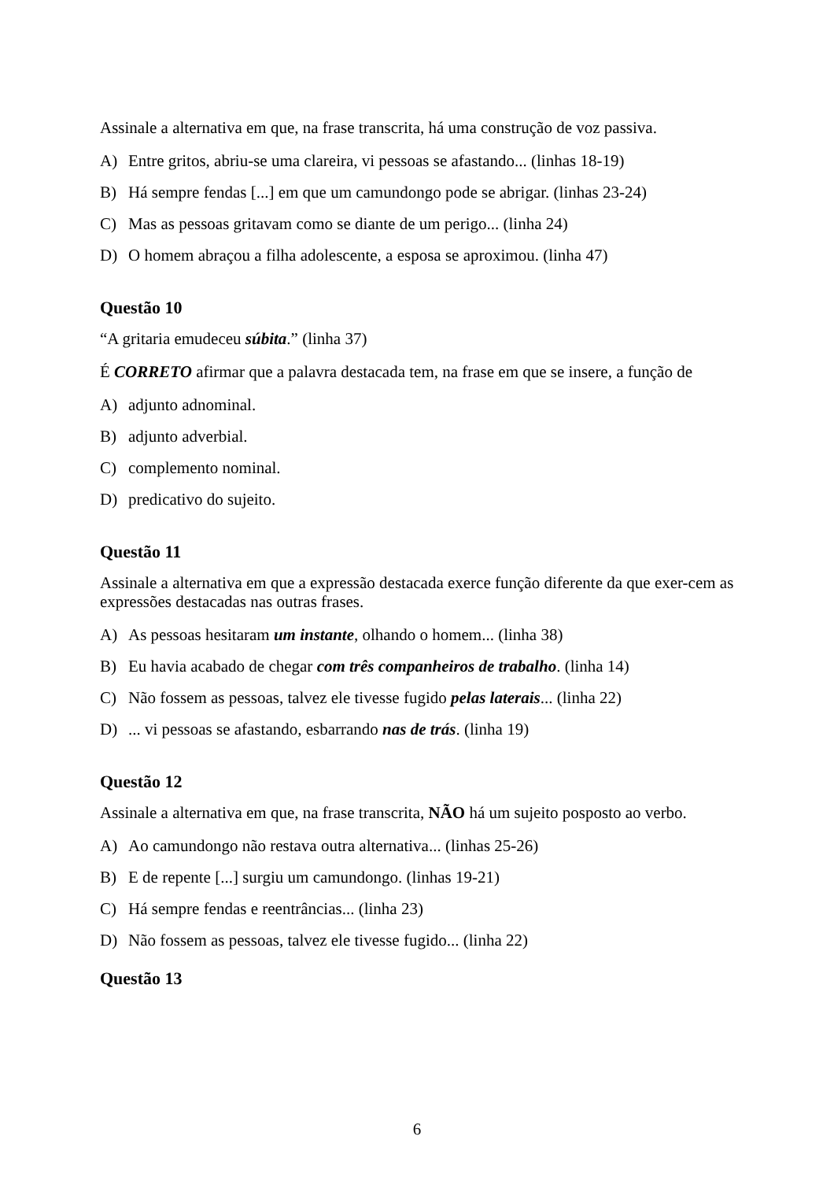Assinale a alternativa em que, na frase transcrita, há uma construção de voz passiva.
A) Entre gritos, abriu-se uma clareira, vi pessoas se afastando... (linhas 18-19)
B) Há sempre fendas [...] em que um camundongo pode se abrigar. (linhas 23-24)
C) Mas as pessoas gritavam como se diante de um perigo... (linha 24)
D) O homem abraçou a filha adolescente, a esposa se aproximou. (linha 47)
Questão 10
“A gritaria emudeceu súbita.” (linha 37)
É CORRETO afirmar que a palavra destacada tem, na frase em que se insere, a função de
A) adjunto adnominal.
B) adjunto adverbial.
C) complemento nominal.
D) predicativo do sujeito.
Questão 11
Assinale a alternativa em que a expressão destacada exerce função diferente da que exer-cem as expressões destacadas nas outras frases.
A) As pessoas hesitaram um instante, olhando o homem... (linha 38)
B) Eu havia acabado de chegar com três companheiros de trabalho. (linha 14)
C) Não fossem as pessoas, talvez ele tivesse fugido pelas laterais... (linha 22)
D)... vi pessoas se afastando, esbarrando nas de trás. (linha 19)
Questão 12
Assinale a alternativa em que, na frase transcrita, NÃO há um sujeito posposto ao verbo.
A) Ao camundongo não restava outra alternativa... (linhas 25-26)
B) E de repente [...] surgiu um camundongo. (linhas 19-21)
C) Há sempre fendas e reentrâncias... (linha 23)
D) Não fossem as pessoas, talvez ele tivesse fugido... (linha 22)
Questão 13
6